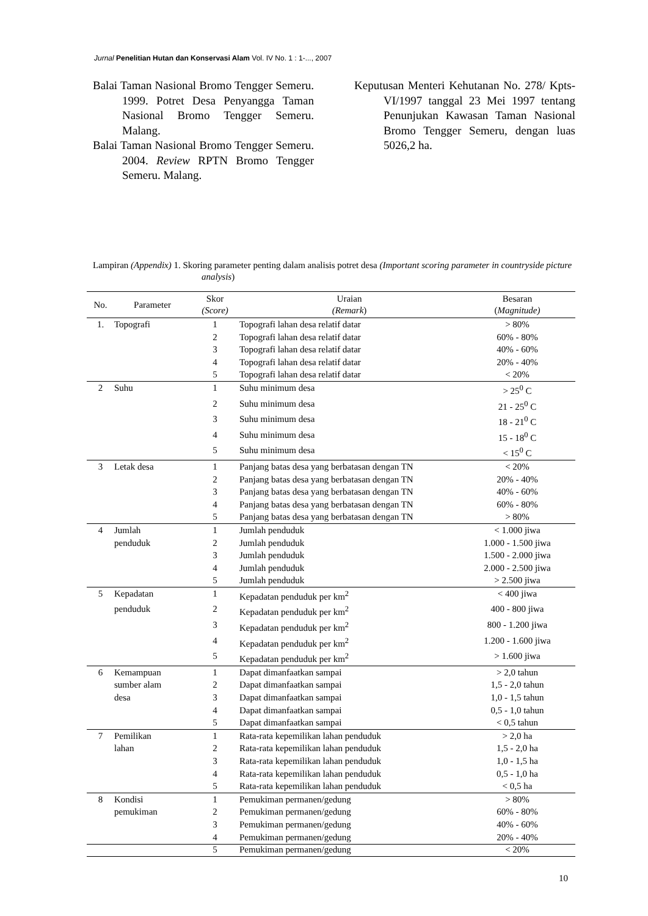Jurnal Penelitian Hutan dan Konservasi Alam Vol. IV No. 1 : 1-..., 2007
Balai Taman Nasional Bromo Tengger Semeru. 1999. Potret Desa Penyangga Taman Nasional Bromo Tengger Semeru. Malang.
Balai Taman Nasional Bromo Tengger Semeru. 2004. Review RPTN Bromo Tengger Semeru. Malang.
Keputusan Menteri Kehutanan No. 278/ Kpts-VI/1997 tanggal 23 Mei 1997 tentang Penunjukan Kawasan Taman Nasional Bromo Tengger Semeru, dengan luas 5026,2 ha.
Lampiran (Appendix) 1. Skoring parameter penting dalam analisis potret desa (Important scoring parameter in countryside picture analysis)
| No. | Parameter | Skor (Score) | Uraian (Remark ) | Besaran ( Magnitude) |
| --- | --- | --- | --- | --- |
| 1. | Topografi | 1 | Topografi lahan desa relatif datar | > 80% |
| | | 2 | Topografi lahan desa relatif datar | 60% - 80% |
| | | 3 | Topografi lahan desa relatif datar | 40% - 60% |
| | | 4 | Topografi lahan desa relatif datar | 20% - 40% |
| | | 5 | Topografi lahan desa relatif datar | < 20% |
| 2 | Suhu | 1 | Suhu minimum desa | > 25<sup>0</sup> C |
| | | 2 | Suhu minimum desa | 21 - 25<sup>0</sup> C |
| | | 3 | Suhu minimum desa | 18 - 21<sup>0</sup> C |
| | | 4 | Suhu minimum desa | 15 - 18<sup>0</sup> C |
| | | 5 | Suhu minimum desa | < 15<sup>0</sup> C |
| 3 | Letak desa | 1 | Panjang batas desa yang berbatasan dengan TN | < 20% |
| | | 2 | Panjang batas desa yang berbatasan dengan TN | 20% - 40% |
| | | 3 | Panjang batas desa yang berbatasan dengan TN | 40% - 60% |
| | | 4 | Panjang batas desa yang berbatasan dengan TN | 60% - 80% |
| | | 5 | Panjang batas desa yang berbatasan dengan TN | > 80% |
| 4 | Jumlah | 1 | Jumlah penduduk | < 1.000 jiwa |
| | penduduk | 2 | Jumlah penduduk | 1.000 - 1.500 jiwa |
| | | 3 | Jumlah penduduk | 1.500 - 2.000 jiwa |
| | | 4 | Jumlah penduduk | 2.000 - 2.500 jiwa |
| | | 5 | Jumlah penduduk | > 2.500 jiwa |
| 5 | Kepadatan | 1 | Kepadatan penduduk per km<sup>2</sup> | < 400 jiwa |
| | penduduk | 2 | Kepadatan penduduk per km<sup>2</sup> | 400 - 800 jiwa |
| | | 3 | Kepadatan penduduk per km<sup>2</sup> | 800 - 1.200 jiwa |
| | | 4 | Kepadatan penduduk per km<sup>2</sup> | 1.200 - 1.600 jiwa |
| | | 5 | Kepadatan penduduk per km<sup>2</sup> | > 1.600 jiwa |
| 6 | Kemampuan | 1 | Dapat dimanfaatkan sampai | > 2,0 tahun |
| | sumber alam | 2 | Dapat dimanfaatkan sampai | 1,5 - 2,0 tahun |
| | desa | 3 | Dapat dimanfaatkan sampai | 1,0 - 1,5 tahun |
| | | 4 | Dapat dimanfaatkan sampai | 0,5 - 1,0 tahun |
| | | 5 | Dapat dimanfaatkan sampai | < 0,5 tahun |
| 7 | Pemilikan | 1 | Rata-rata kepemilikan lahan penduduk | > 2,0 ha |
| | lahan | 2 | Rata-rata kepemilikan lahan penduduk | 1,5 - 2,0 ha |
| | | 3 | Rata-rata kepemilikan lahan penduduk | 1,0 - 1,5 ha |
| | | 4 | Rata-rata kepemilikan lahan penduduk | 0,5 - 1,0 ha |
| | | 5 | Rata-rata kepemilikan lahan penduduk | < 0,5 ha |
| 8 | Kondisi | 1 | Pemukiman permanen/gedung | > 80% |
| | pemukiman | 2 | Pemukiman permanen/gedung | 60% - 80% |
| | | 3 | Pemukiman permanen/gedung | 40% - 60% |
| | | 4 | Pemukiman permanen/gedung | 20% - 40% |
| | | 5 | Pemukiman permanen/gedung | < 20% |
10